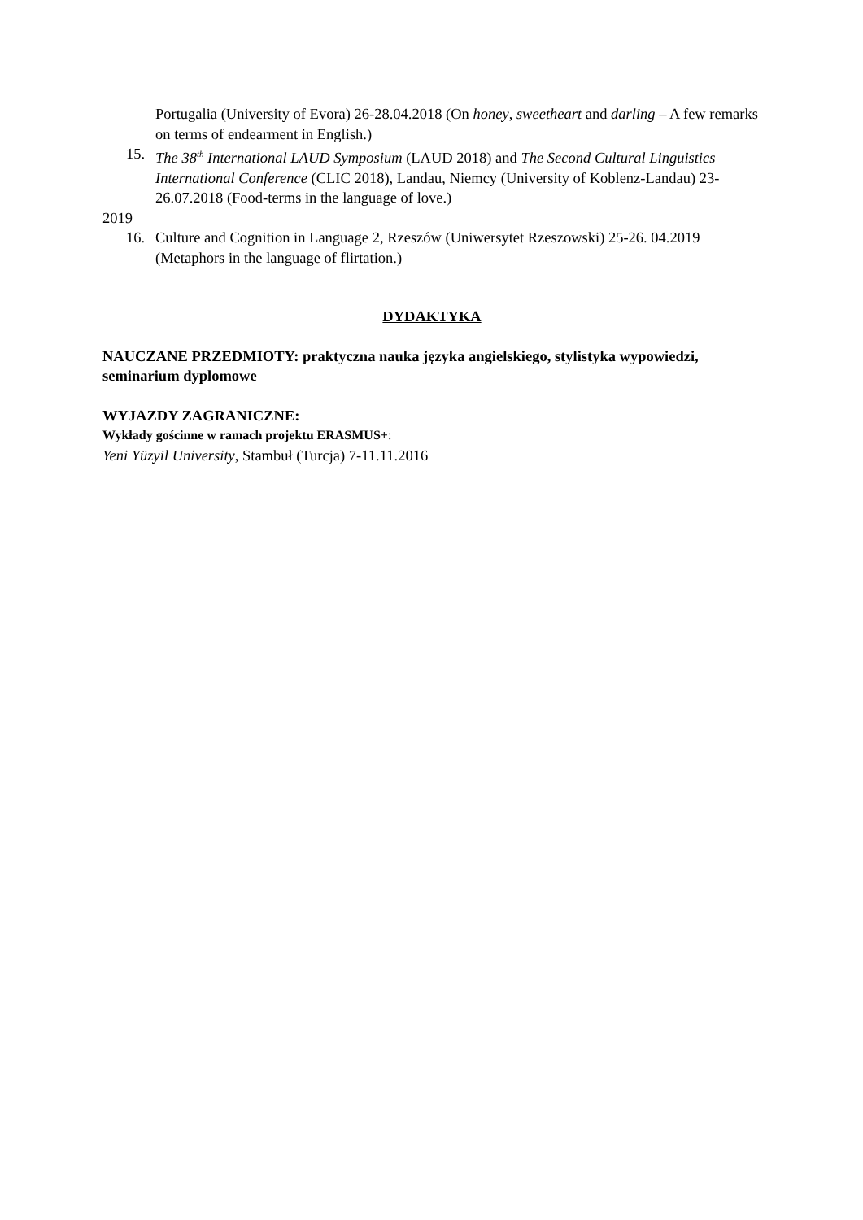Portugalia (University of Evora) 26-28.04.2018 (On honey, sweetheart and darling – A few remarks on terms of endearment in English.)
15. The 38<sup>th</sup> International LAUD Symposium (LAUD 2018) and The Second Cultural Linguistics International Conference (CLIC 2018), Landau, Niemcy (University of Koblenz-Landau) 23-26.07.2018 (Food-terms in the language of love.)
2019
16. Culture and Cognition in Language 2, Rzeszów (Uniwersytet Rzeszowski) 25-26. 04.2019 (Metaphors in the language of flirtation.)
DYDAKTYKA
NAUCZANE PRZEDMIOTY: praktyczna nauka języka angielskiego, stylistyka wypowiedzi, seminarium dyplomowe
WYJAZDY ZAGRANICZNE:
Wykłady gościnne w ramach projektu ERASMUS+:
Yeni Yüzyil University, Stambuł (Turcja) 7-11.11.2016